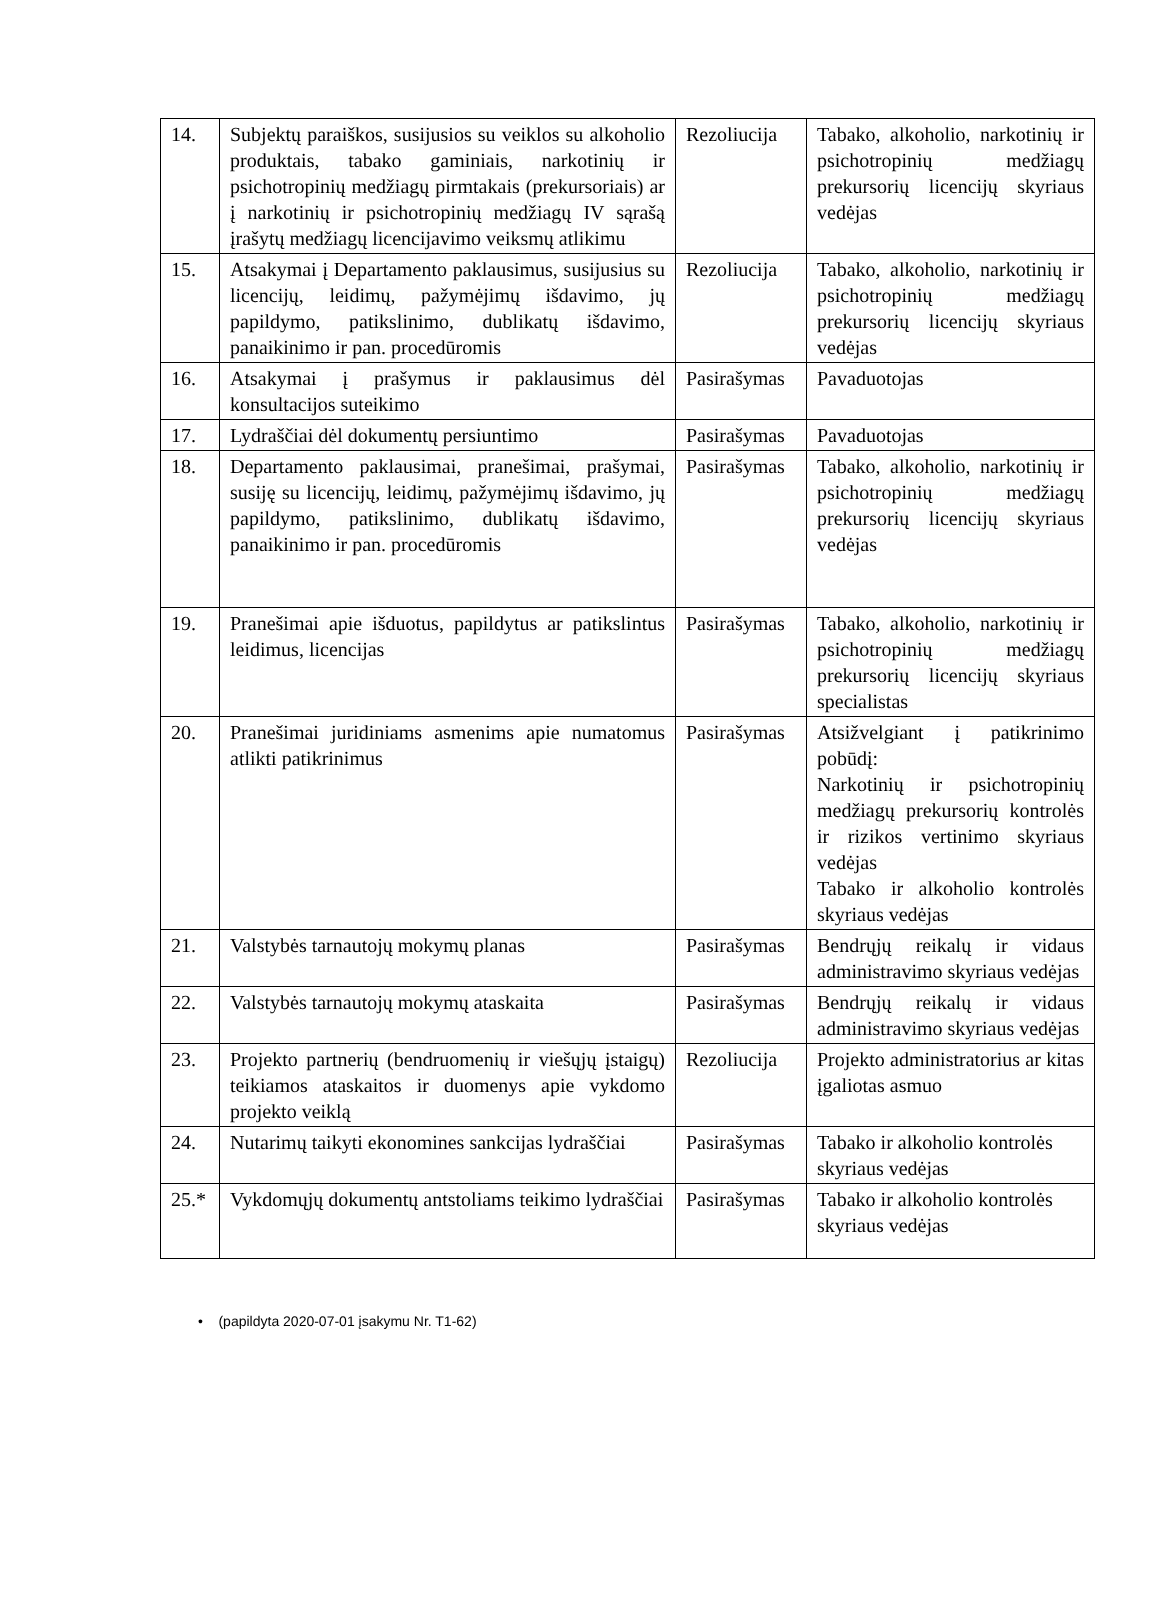| 14. | Subjektų paraiškos, susijusios su veiklos su alkoholio produktais, tabako gaminiais, narkotinių ir psichotropinių medžiagų pirmtakais (prekursoriais) ar į narkotinių ir psichotropinių medžiagų IV sąrašą įrašytų medžiagų licencijavimo veiksmų atlikimu | Rezoliucija | Tabako, alkoholio, narkotinių ir psichotropinių medžiagų prekursorių licencijų skyriaus vedėjas |
| 15. | Atsakymai į Departamento paklausimus, susijusius su licencijų, leidimų, pažymėjimų išdavimo, jų papildymo, patikslinimo, dublikatų išdavimo, panaikinimo ir pan. procedūromis | Rezoliucija | Tabako, alkoholio, narkotinių ir psichotropinių medžiagų prekursorių licencijų skyriaus vedėjas |
| 16. | Atsakymai į prašymus ir paklausimus dėl konsultacijos suteikimo | Pasirašymas | Pavaduotojas |
| 17. | Lydraščiai dėl dokumentų persiuntimo | Pasirašymas | Pavaduotojas |
| 18. | Departamento paklausimai, pranešimai, prašymai, susiję su licencijų, leidimų, pažymėjimų išdavimo, jų papildymo, patikslinimo, dublikatų išdavimo, panaikinimo ir pan. procedūromis | Pasirašymas | Tabako, alkoholio, narkotinių ir psichotropinių medžiagų prekursorių licencijų skyriaus vedėjas |
| 19. | Pranešimai apie išduotus, papildytus ar patikslintus leidimus, licencijas | Pasirašymas | Tabako, alkoholio, narkotinių ir psichotropinių medžiagų prekursorių licencijų skyriaus specialistas |
| 20. | Pranešimai juridiniams asmenims apie numatomus atlikti patikrinimus | Pasirašymas | Atsižvelgiant į patikrinimo pobūdį: Narkotinių ir psichotropinių medžiagų prekursorių kontrolės ir rizikos vertinimo skyriaus vedėjas Tabako ir alkoholio kontrolės skyriaus vedėjas |
| 21. | Valstybės tarnautojų mokymų planas | Pasirašymas | Bendrųjų reikalų ir vidaus administravimo skyriaus vedėjas |
| 22. | Valstybės tarnautojų mokymų ataskaita | Pasirašymas | Bendrųjų reikalų ir vidaus administravimo skyriaus vedėjas |
| 23. | Projekto partnerių (bendruomenių ir viešųjų įstaigų) teikiamos ataskaitos ir duomenys apie vykdomo projekto veiklą | Rezoliucija | Projekto administratorius ar kitas įgaliotas asmuo |
| 24. | Nutarimų taikyti ekonomines sankcijas lydraščiai | Pasirašymas | Tabako ir alkoholio kontrolės skyriaus vedėjas |
| 25.* | Vykdomųjų dokumentų antstoliams teikimo lydraščiai | Pasirašymas | Tabako ir alkoholio kontrolės skyriaus vedėjas |
• (papildyta 2020-07-01 įsakymu Nr. T1-62)